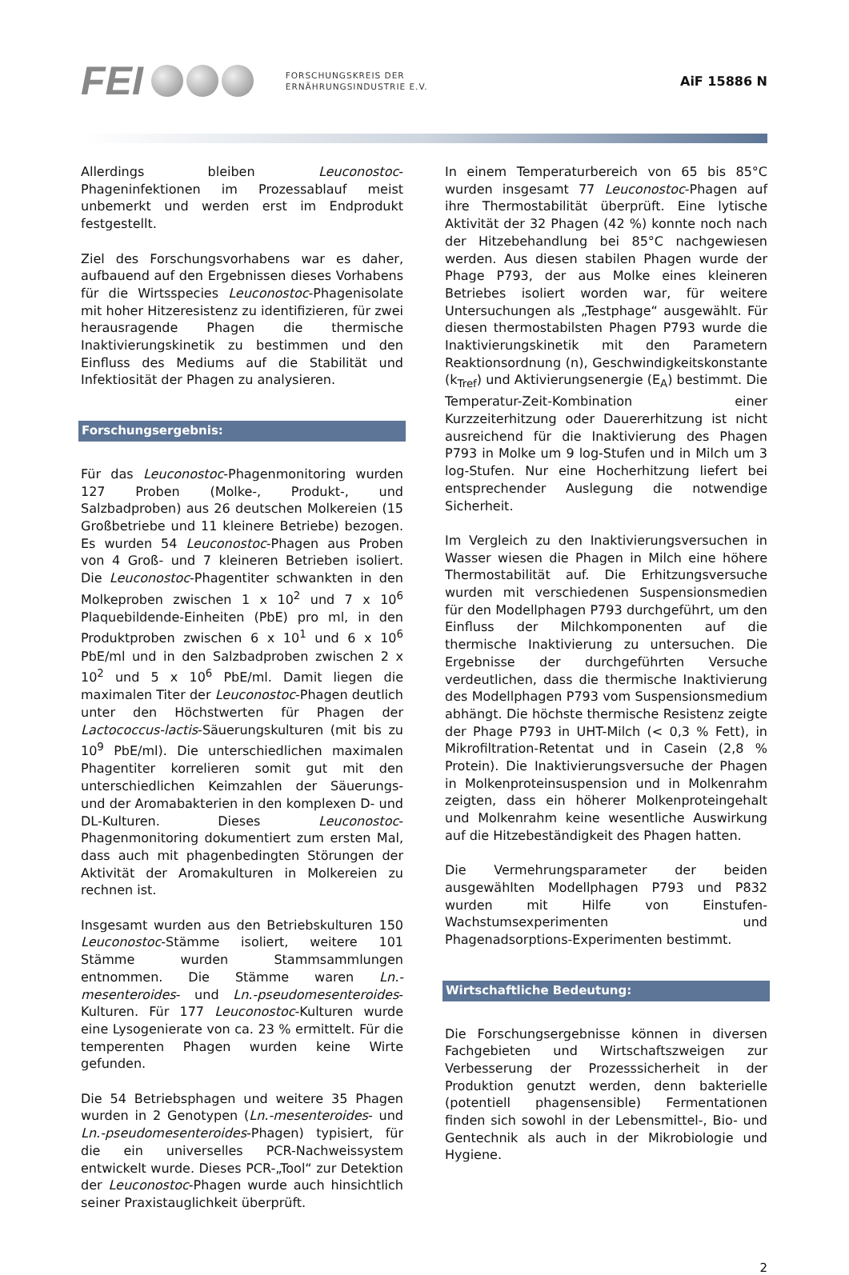FEI
FORSCHUNGSKREIS DER
ERNÄHRUNGSINDUSTRIE E.V.
AiF 15886 N
Allerdings bleiben Leuconostoc-Phageninfektionen im Prozessablauf meist unbemerkt und werden erst im Endprodukt festgestellt.
Ziel des Forschungsvorhabens war es daher, aufbauend auf den Ergebnissen dieses Vorhabens für die Wirtsspecies Leuconostoc-Phagenisolate mit hoher Hitzeresistenz zu identifizieren, für zwei herausragende Phagen die thermische Inaktivierungskinetik zu bestimmen und den Einfluss des Mediums auf die Stabilität und Infektiosität der Phagen zu analysieren.
Forschungsergebnis:
Für das Leuconostoc-Phagenmonitoring wurden 127 Proben (Molke-, Produkt-, und Salzbadproben) aus 26 deutschen Molkereien (15 Großbetriebe und 11 kleinere Betriebe) bezogen. Es wurden 54 Leuconostoc-Phagen aus Proben von 4 Groß- und 7 kleineren Betrieben isoliert. Die Leuconostoc-Phagentiter schwankten in den Molkeproben zwischen 1 x 10<sup>2</sup> und 7 x 10<sup>6</sup> Plaquebildende-Einheiten (PbE) pro ml, in den Produktproben zwischen 6 x 10<sup>1</sup> und 6 x 10<sup>6</sup> PbE/ml und in den Salzbadproben zwischen 2 x 10<sup>2</sup> und 5 x 10<sup>6</sup> PbE/ml. Damit liegen die maximalen Titer der Leuconostoc-Phagen deutlich unter den Höchstwerten für Phagen der Lactococcus-lactis-Säuerungskulturen (mit bis zu 10<sup>9</sup> PbE/ml). Die unterschiedlichen maximalen Phagentiter korrelieren somit gut mit den unterschiedlichen Keimzahlen der Säuerungs- und der Aromabakterien in den komplexen D- und DL-Kulturen. Dieses Leuconostoc-Phagenmonitoring dokumentiert zum ersten Mal, dass auch mit phagenbedingten Störungen der Aktivität der Aromakulturen in Molkereien zu rechnen ist.
Insgesamt wurden aus den Betriebskulturen 150 Leuconostoc-Stämme isoliert, weitere 101 Stämme wurden Stammsammlungen entnommen. Die Stämme waren Ln.-mesenteroides- und Ln.-pseudomesenteroides-Kulturen. Für 177 Leuconostoc-Kulturen wurde eine Lysogenierate von ca. 23 % ermittelt. Für die temperenten Phagen wurden keine Wirte gefunden.
Die 54 Betriebsphagen und weitere 35 Phagen wurden in 2 Genotypen (Ln.-mesenteroides- und Ln.-pseudomesenteroides-Phagen) typisiert, für die ein universelles PCR-Nachweissystem entwickelt wurde. Dieses PCR-„Tool“ zur Detektion der Leuconostoc-Phagen wurde auch hinsichtlich seiner Praxistauglichkeit überprüft.
In einem Temperaturbereich von 65 bis 85°C wurden insgesamt 77 Leuconostoc-Phagen auf ihre Thermostabilität überprüft. Eine lytische Aktivität der 32 Phagen (42 %) konnte noch nach der Hitzebehandlung bei 85°C nachgewiesen werden. Aus diesen stabilen Phagen wurde der Phage P793, der aus Molke eines kleineren Betriebes isoliert worden war, für weitere Untersuchungen als „Testphage“ ausgewählt. Für diesen thermostabilsten Phagen P793 wurde die Inaktivierungskinetik mit den Parametern Reaktionsordnung (n), Geschwindigkeitskonstante (k<sub>Tref</sub>) und Aktivierungsenergie (E<sub>A</sub>) bestimmt. Die Temperatur-Zeit-Kombination einer Kurzzeiterhitzung oder Dauererhitzung ist nicht ausreichend für die Inaktivierung des Phagen P793 in Molke um 9 log-Stufen und in Milch um 3 log-Stufen. Nur eine Hocherhitzung liefert bei entsprechender Auslegung die notwendige Sicherheit.
Im Vergleich zu den Inaktivierungsversuchen in Wasser wiesen die Phagen in Milch eine höhere Thermostabilität auf. Die Erhitzungsversuche wurden mit verschiedenen Suspensionsmedien für den Modellphagen P793 durchgeführt, um den Einfluss der Milchkomponenten auf die thermische Inaktivierung zu untersuchen. Die Ergebnisse der durchgeführten Versuche verdeutlichen, dass die thermische Inaktivierung des Modellphagen P793 vom Suspensionsmedium abhängt. Die höchste thermische Resistenz zeigte der Phage P793 in UHT-Milch (< 0,3 % Fett), in Mikrofiltration-Retentat und in Casein (2,8 % Protein). Die Inaktivierungsversuche der Phagen in Molkenproteinsuspension und in Molkenrahm zeigten, dass ein höherer Molkenproteingehalt und Molkenrahm keine wesentliche Auswirkung auf die Hitzebeständigkeit des Phagen hatten.
Die Vermehrungsparameter der beiden ausgewählten Modellphagen P793 und P832 wurden mit Hilfe von Einstufen-Wachstumsexperimenten und Phagenadsorptions-Experimenten bestimmt.
Wirtschaftliche Bedeutung:
Die Forschungsergebnisse können in diversen Fachgebieten und Wirtschaftszweigen zur Verbesserung der Prozesssicherheit in der Produktion genutzt werden, denn bakterielle (potentiell phagensensible) Fermentationen finden sich sowohl in der Lebensmittel-, Bio- und Gentechnik als auch in der Mikrobiologie und Hygiene.
2